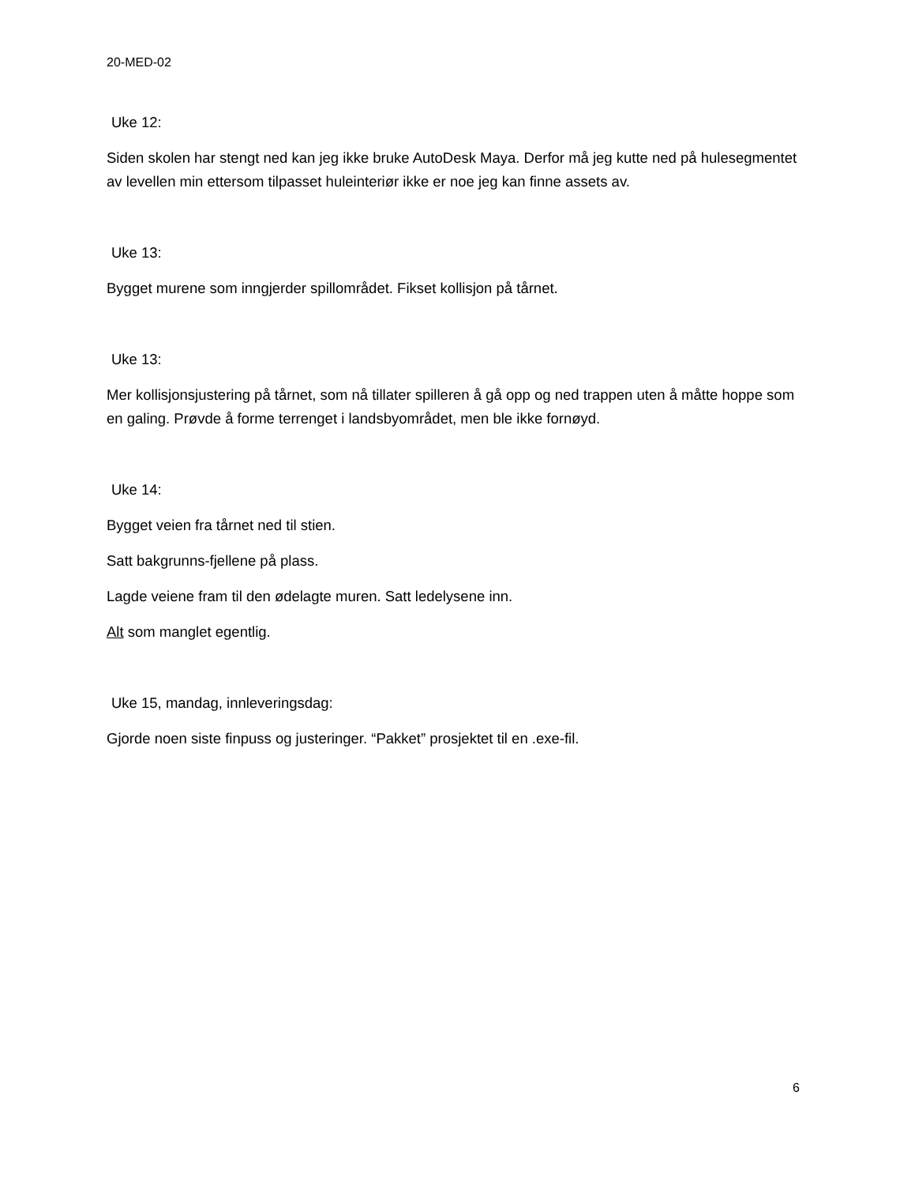20-MED-02
Uke 12:
Siden skolen har stengt ned kan jeg ikke bruke AutoDesk Maya. Derfor må jeg kutte ned på hulesegmentet av levellen min ettersom tilpasset huleinteriør ikke er noe jeg kan finne assets av.
Uke 13:
Bygget murene som inngjerder spillområdet. Fikset kollisjon på tårnet.
Uke 13:
Mer kollisjonsjustering på tårnet, som nå tillater spilleren å gå opp og ned trappen uten å måtte hoppe som en galing. Prøvde å forme terrenget i landsbyområdet, men ble ikke fornøyd.
Uke 14:
Bygget veien fra tårnet ned til stien.
Satt bakgrunns-fjellene på plass.
Lagde veiene fram til den ødelagte muren. Satt ledelysene inn.
Alt som manglet egentlig.
Uke 15, mandag, innleveringsdag:
Gjorde noen siste finpuss og justeringer. “Pakket” prosjektet til en .exe-fil.
6